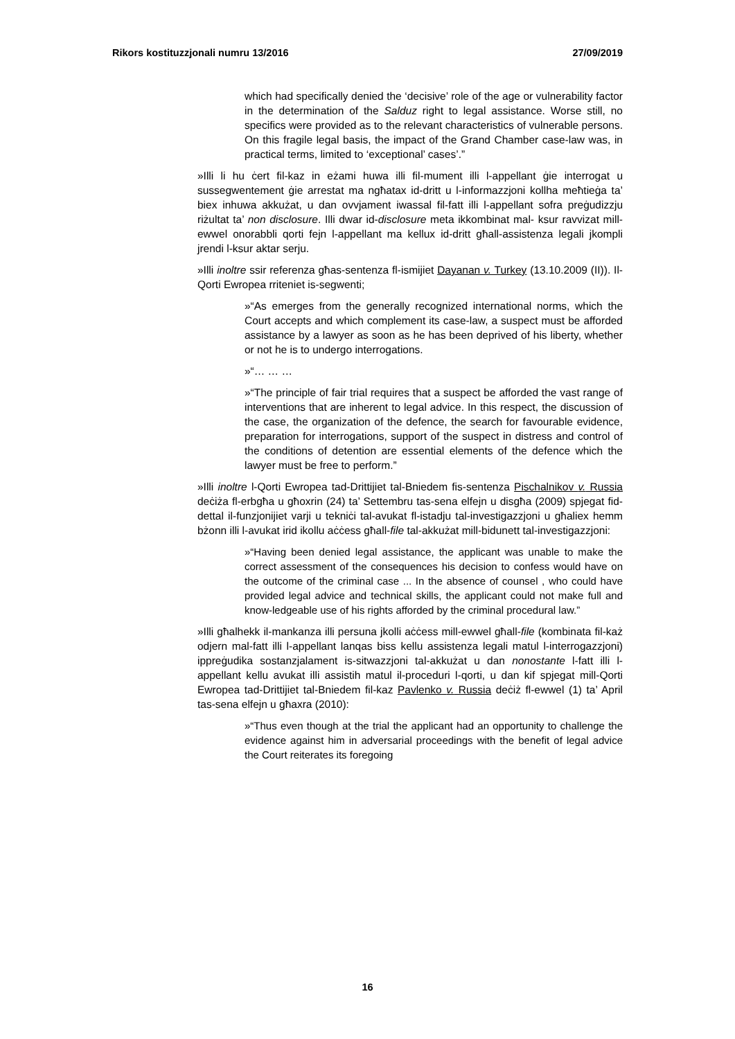Rikors kostituzzjonali numru 13/2016 27/09/2019
which had specifically denied the ‘decisive’ role of the age or vulnerability factor in the determination of the Salduz right to legal assistance. Worse still, no specifics were provided as to the relevant characteristics of vulnerable persons. On this fragile legal basis, the impact of the Grand Chamber case-law was, in practical terms, limited to ‘exceptional’ cases’.”
»Illi li hu ċert fil-kaz in eżami huwa illi fil-mument illi l-appellant ġie interrogat u sussegwentement ġie arrestat ma ngħatax id-dritt u l-informazzjoni kollha meħtieġa ta’ biex inhuwa akkużat, u dan ovvjament iwassal fil-fatt illi l-appellant sofra preġudizzju riżultat ta’ non disclosure. Illi dwar id-disclosure meta ikkombinat mal- ksur ravvizat mill-ewwel onorabbli qorti fejn l-appellant ma kellux id-dritt għall-assistenza legali jkompli jrendi l-ksur aktar serju.
»Illi inoltre ssir referenza għas-sentenza fl-ismijiet Dayanan v. Turkey (13.10.2009 (II)). Il-Qorti Ewropea rriteniet is-segwenti;
»“As emerges from the generally recognized international norms, which the Court accepts and which complement its case-law, a suspect must be afforded assistance by a lawyer as soon as he has been deprived of his liberty, whether or not he is to undergo interrogations.
»“… … …
»“The principle of fair trial requires that a suspect be afforded the vast range of interventions that are inherent to legal advice. In this respect, the discussion of the case, the organization of the defence, the search for favourable evidence, preparation for interrogations, support of the suspect in distress and control of the conditions of detention are essential elements of the defence which the lawyer must be free to perform.”
»Illi inoltre l-Qorti Ewropea tad-Drittijiet tal-Bniedem fis-sentenza Pischalnikov v. Russia deċiża fl-erbgħa u għoxrin (24) ta’ Settembru tas-sena elfejn u disgħa (2009) spjegat fid-dettal il-funzjonijiet varji u tekniċi tal-avukat fl-istadju tal-investigazzjoni u għaliex hemm bżonn illi l-avukat irid ikollu aċċess għall-file tal-akkużat mill-bidunett tal-investigazzjoni:
»“Having been denied legal assistance, the applicant was unable to make the correct assessment of the consequences his decision to confess would have on the outcome of the criminal case ... In the absence of counsel , who could have provided legal advice and technical skills, the applicant could not make full and know-ledgeable use of his rights afforded by the criminal procedural law.”
»Illi għalhekk il-mankanza illi persuna jkolli aċċess mill-ewwel għall-file (kombinata fil-każ odjern mal-fatt illi l-appellant lanqas biss kellu assistenza legali matul l-interrogazzjoni) ippreġudika sostanzjalament is-sitwazzjoni tal-akkużat u dan nonostante l-fatt illi l-appellant kellu avukat illi assistih matul il-proceduri l-qorti, u dan kif spjegat mill-Qorti Ewropea tad-Drittijiet tal-Bniedem fil-kaz Pavlenko v. Russia deċiż fl-ewwel (1) ta’ April tas-sena elfejn u għaxra (2010):
»“Thus even though at the trial the applicant had an opportunity to challenge the evidence against him in adversarial proceedings with the benefit of legal advice the Court reiterates its foregoing
16